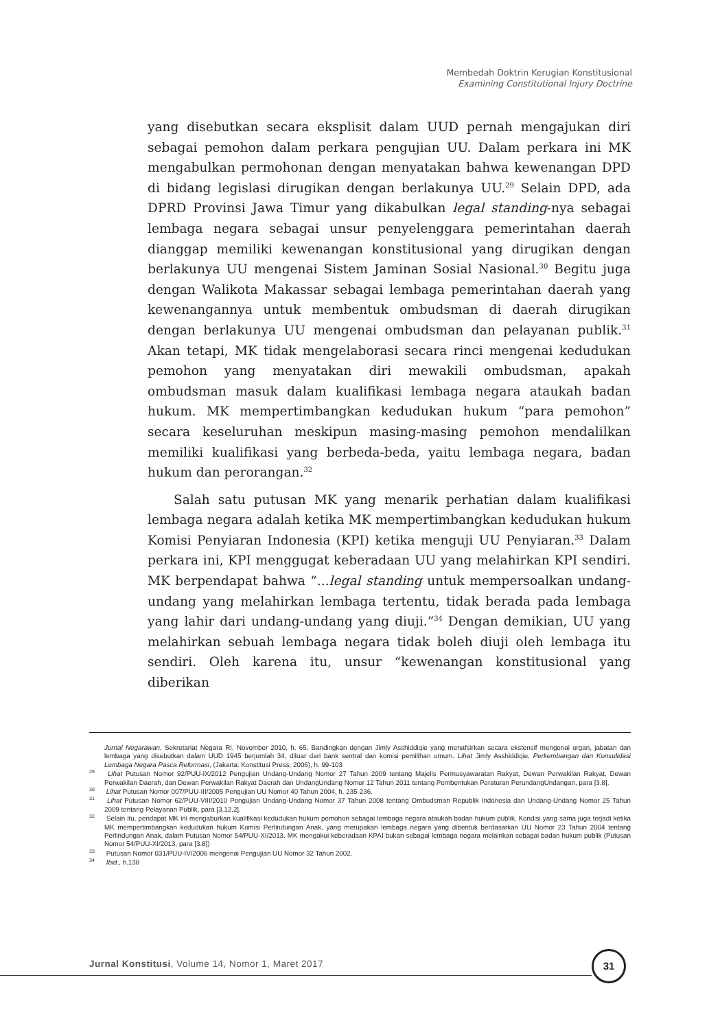Membedah Doktrin Kerugian Konstitusional
Examining Constitutional Injury Doctrine
yang disebutkan secara eksplisit dalam UUD pernah mengajukan diri sebagai pemohon dalam perkara pengujian UU. Dalam perkara ini MK mengabulkan permohonan dengan menyatakan bahwa kewenangan DPD di bidang legislasi dirugikan dengan berlakunya UU.<sup>29</sup> Selain DPD, ada DPRD Provinsi Jawa Timur yang dikabulkan legal standing-nya sebagai lembaga negara sebagai unsur penyelenggara pemerintahan daerah dianggap memiliki kewenangan konstitusional yang dirugikan dengan berlakunya UU mengenai Sistem Jaminan Sosial Nasional.<sup>30</sup> Begitu juga dengan Walikota Makassar sebagai lembaga pemerintahan daerah yang kewenangannya untuk membentuk ombudsman di daerah dirugikan dengan berlakunya UU mengenai ombudsman dan pelayanan publik.<sup>31</sup> Akan tetapi, MK tidak mengelaborasi secara rinci mengenai kedudukan pemohon yang menyatakan diri mewakili ombudsman, apakah ombudsman masuk dalam kualifikasi lembaga negara ataukah badan hukum. MK mempertimbangkan kedudukan hukum “para pemohon” secara keseluruhan meskipun masing-masing pemohon mendalilkan memiliki kualifikasi yang berbeda-beda, yaitu lembaga negara, badan hukum dan perorangan.<sup>32</sup>
Salah satu putusan MK yang menarik perhatian dalam kualifikasi lembaga negara adalah ketika MK mempertimbangkan kedudukan hukum Komisi Penyiaran Indonesia (KPI) ketika menguji UU Penyiaran.<sup>33</sup> Dalam perkara ini, KPI menggugat keberadaan UU yang melahirkan KPI sendiri. MK berpendapat bahwa “...legal standing untuk mempersoalkan undang-undang yang melahirkan lembaga tertentu, tidak berada pada lembaga yang lahir dari undang-undang yang diuji.”<sup>34</sup> Dengan demikian, UU yang melahirkan sebuah lembaga negara tidak boleh diuji oleh lembaga itu sendiri. Oleh karena itu, unsur “kewenangan konstitusional yang diberikan
Jurnal Negarawan, Sekretariat Negara RI, November 2010, h. 65. Bandingkan dengan Jimly Asshiddiqie yang menafsirkan secara ekstensif mengenai organ, jabatan dan lembaga yang disebutkan dalam UUD 1945 berjumlah 34, diluar dari bank sentral dan komisi pemilihan umum. Lihat Jimly Asshiddiqie, Perkembangan dan Konsulidasi Lembaga Negara Pasca Reformasi, (Jakarta: Konstitusi Press, 2006), h. 99-103
<sup>29</sup> Lihat Putusan Nomor 92/PUU-IX/2012 Pengujian Undang-Undang Nomor 27 Tahun 2009 tentang Majelis Permusyawaratan Rakyat, Dewan Perwakilan Rakyat, Dewan Perwakilan Daerah, dan Dewan Perwakilan Rakyat Daerah dan UndangUndang Nomor 12 Tahun 2011 tentang Pembentukan Peraturan PerundangUndangan, para [3.8].
<sup>30</sup> Lihat Putusan Nomor 007/PUU-III/2005 Pengujian UU Nomor 40 Tahun 2004, h. 235-236.
<sup>31</sup> Lihat Putusan Nomor 62/PUU-VIII/2010 Pengujian Undang-Undang Nomor 37 Tahun 2008 tentang Ombudsman Republik Indonesia dan Undang-Undang Nomor 25 Tahun 2009 tentang Pelayanan Publik, para [3.12.2].
<sup>32</sup> Selain itu, pendapat MK ini mengaburkan kualifikasi kedudukan hukum pemohon sebagai lembaga negara ataukah badan hukum publik. Kondisi yang sama juga terjadi ketika MK mempertimbangkan kedudukan hukum Komisi Perlindungan Anak, yang merupakan lembaga negara yang dibentuk berdasarkan UU Nomor 23 Tahun 2004 tentang Perlindungan Anak, dalam Putusan Nomor 54/PUU-XI/2013. MK mengakui keberadaan KPAI bukan sebagai lembaga negara melainkan sebagai badan hukum publik (Putusan Nomor 54/PUU-XI/2013, para [3.8])
<sup>33</sup> Putusan Nomor 031/PUU-IV/2006 mengenai Pengujian UU Nomor 32 Tahun 2002.
<sup>34</sup> Ibid., h.138
Jurnal Konstitusi, Volume 14, Nomor 1, Maret 2017
31